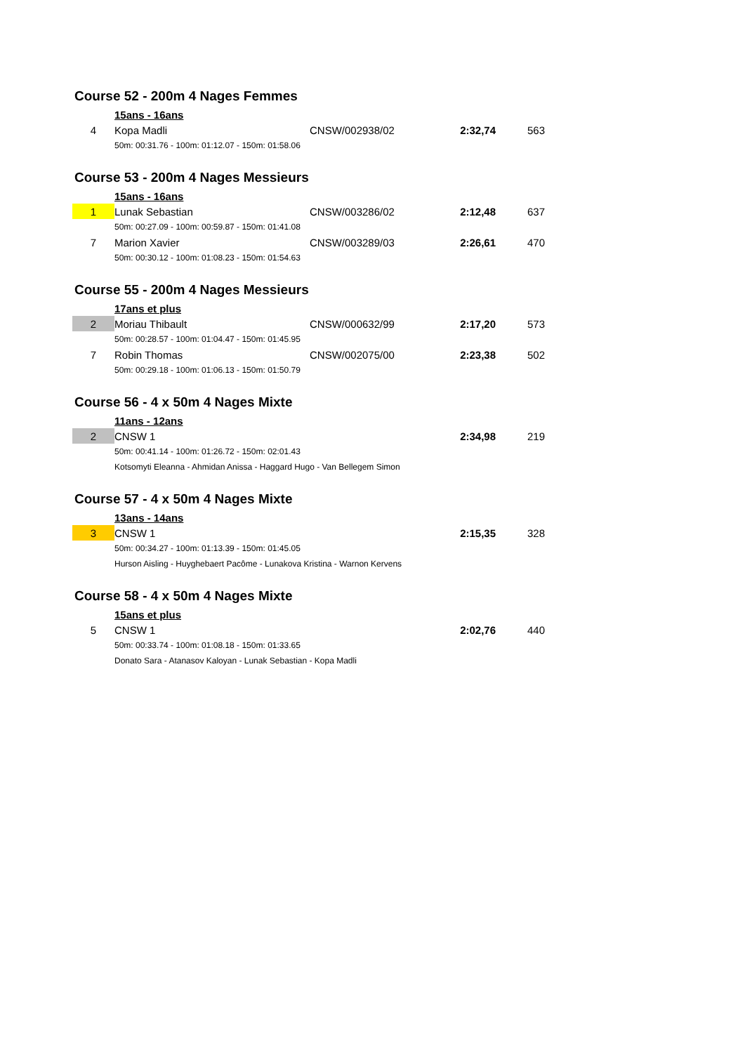Course 52 - 200m 4 Nages Femmes
| | 15ans - 16ans | | | |
| 4 | Kopa Madli | CNSW/002938/02 | 2:32,74 | 563 |
| | 50m: 00:31.76 - 100m: 01:12.07 - 150m: 01:58.06 | | | |
Course 53 - 200m 4 Nages Messieurs
| | 15ans - 16ans | | | |
| 1 | Lunak Sebastian | CNSW/003286/02 | 2:12,48 | 637 |
| | 50m: 00:27.09 - 100m: 00:59.87 - 150m: 01:41.08 | | | |
| 7 | Marion Xavier | CNSW/003289/03 | 2:26,61 | 470 |
| | 50m: 00:30.12 - 100m: 01:08.23 - 150m: 01:54.63 | | | |
Course 55 - 200m 4 Nages Messieurs
| | 17ans et plus | | | |
| 2 | Moriau Thibault | CNSW/000632/99 | 2:17,20 | 573 |
| | 50m: 00:28.57 - 100m: 01:04.47 - 150m: 01:45.95 | | | |
| 7 | Robin Thomas | CNSW/002075/00 | 2:23,38 | 502 |
| | 50m: 00:29.18 - 100m: 01:06.13 - 150m: 01:50.79 | | | |
Course 56 - 4 x 50m 4 Nages Mixte
| | 11ans - 12ans | | | |
| 2 | CNSW 1 | | 2:34,98 | 219 |
| | 50m: 00:41.14 - 100m: 01:26.72 - 150m: 02:01.43 | | | |
| | Kotsomyti Eleanna - Ahmidan Anissa - Haggard Hugo - Van Bellegem Simon | | | |
Course 57 - 4 x 50m 4 Nages Mixte
| | 13ans - 14ans | | | |
| 3 | CNSW 1 | | 2:15,35 | 328 |
| | 50m: 00:34.27 - 100m: 01:13.39 - 150m: 01:45.05 | | | |
| | Hurson Aisling - Huyghebaert Pacôme - Lunakova Kristina - Warnon Kervens | | | |
Course 58 - 4 x 50m 4 Nages Mixte
| | 15ans et plus | | | |
| 5 | CNSW 1 | | 2:02,76 | 440 |
| | 50m: 00:33.74 - 100m: 01:08.18 - 150m: 01:33.65 | | | |
| | Donato Sara - Atanasov Kaloyan - Lunak Sebastian - Kopa Madli | | | |